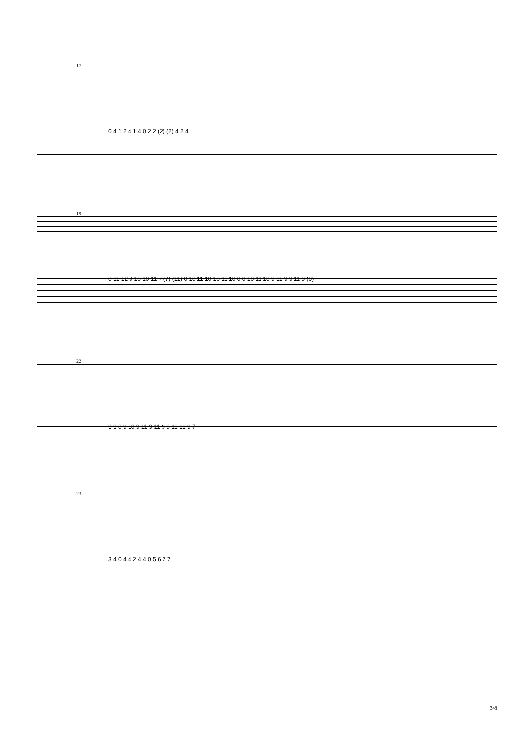17
0 4 1 2 4 1 4 0 2 2 (2) (2) 4 2 4
19
0 11 12 9 10 10 11 7 (7) (11) 0 10 11 10 10 11 10 0 0 10 11 10 9 11 9 9 11 9 (0)
22
3 3 0 9 10 9 11 9 11 9 9 11 11 9 7
23
3 4 0 4 4 2 4 4 0 5 6 7 7
3/8